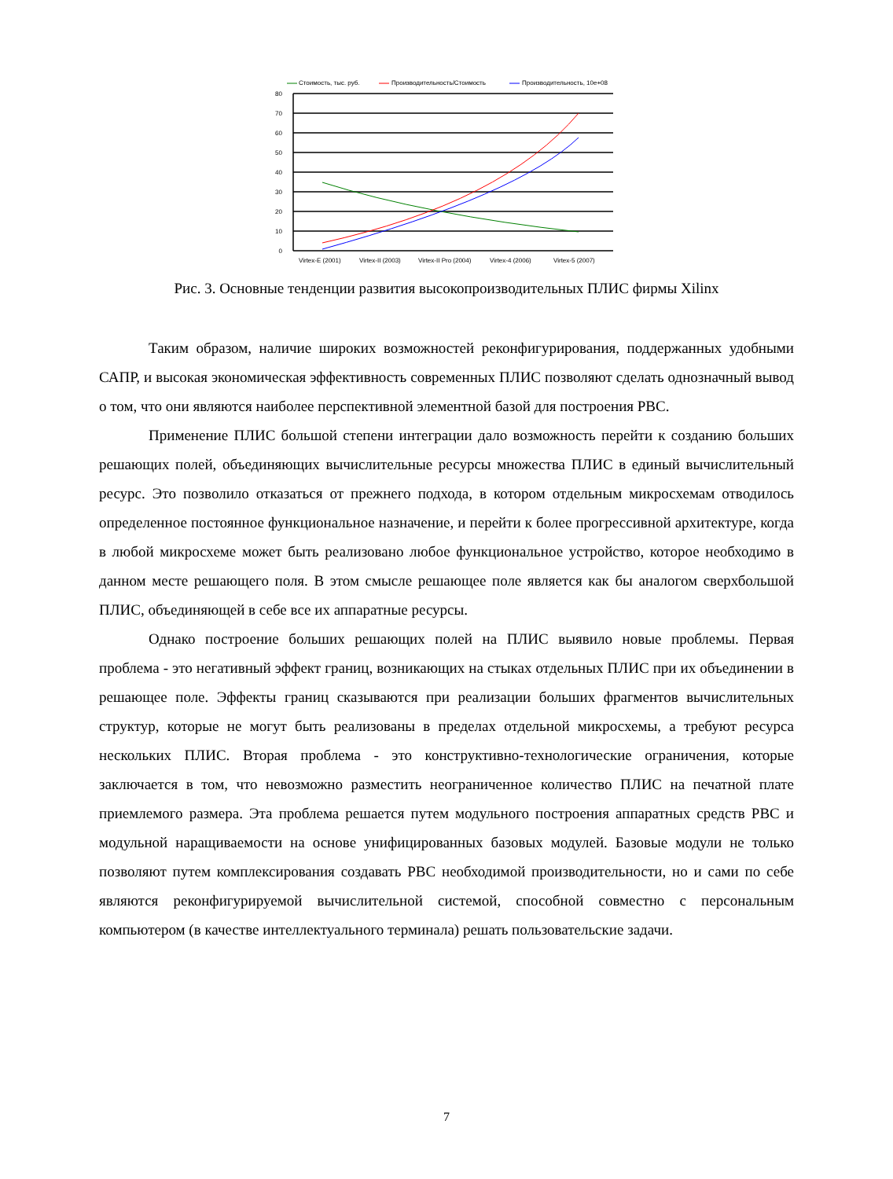Стоимость, тыс. руб.
Производительность/Стоимость
Производительность, 10e+08
80
70
60
50
40
30
20
10
0
Virtex-E (2001)
Virtex-II (2003)
Virtex-II Pro (2004)
Virtex-4 (2006)
Virtex-5 (2007)
Рис. 3. Основные тенденции развития высокопроизводительных ПЛИС фирмы Xilinx
Таким образом, наличие широких возможностей реконфигурирования, поддержанных удобными САПР, и высокая экономическая эффективность современных ПЛИС позволяют сделать однозначный вывод о том, что они являются наиболее перспективной элементной базой для построения РВС.
Применение ПЛИС большой степени интеграции дало возможность перейти к созданию больших решающих полей, объединяющих вычислительные ресурсы множества ПЛИС в единый вычислительный ресурс. Это позволило отказаться от прежнего подхода, в котором отдельным микросхемам отводилось определенное постоянное функциональное назначение, и перейти к более прогрессивной архитектуре, когда в любой микросхеме может быть реализовано любое функциональное устройство, которое необходимо в данном месте решающего поля. В этом смысле решающее поле является как бы аналогом сверхбольшой ПЛИС, объединяющей в себе все их аппаратные ресурсы.
Однако построение больших решающих полей на ПЛИС выявило новые проблемы. Первая проблема - это негативный эффект границ, возникающих на стыках отдельных ПЛИС при их объединении в решающее поле. Эффекты границ сказываются при реализации больших фрагментов вычислительных структур, которые не могут быть реализованы в пределах отдельной микросхемы, а требуют ресурса нескольких ПЛИС. Вторая проблема - это конструктивно-технологические ограничения, которые заключается в том, что невозможно разместить неограниченное количество ПЛИС на печатной плате приемлемого размера. Эта проблема решается путем модульного построения аппаратных средств РВС и модульной наращиваемости на основе унифицированных базовых модулей. Базовые модули не только позволяют путем комплексирования создавать РВС необходимой производительности, но и сами по себе являются реконфигурируемой вычислительной системой, способной совместно с персональным компьютером (в качестве интеллектуального терминала) решать пользовательские задачи.
7